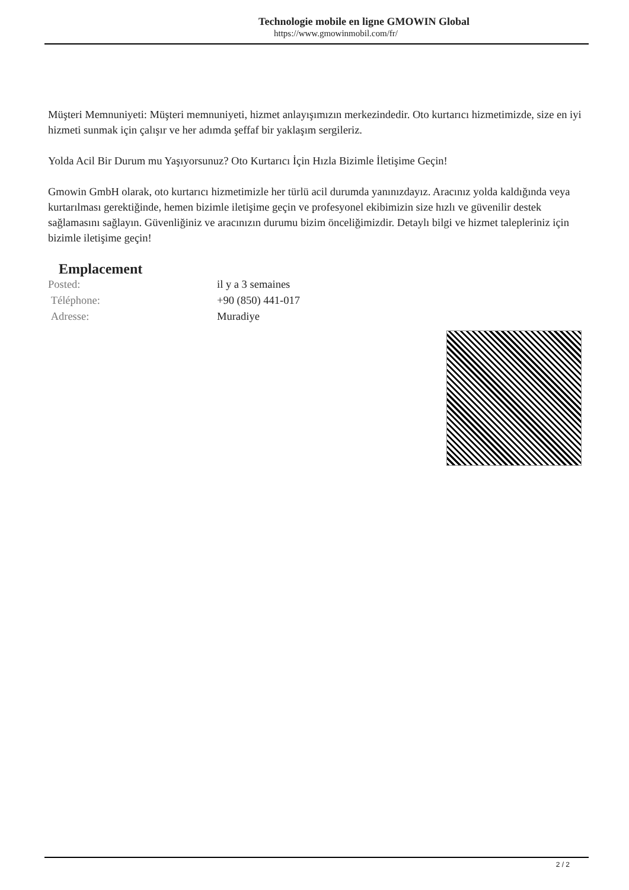Technologie mobile en ligne GMOWIN Global
https://www.gmowinmobil.com/fr/
Müşteri Memnuniyeti: Müşteri memnuniyeti, hizmet anlayışımızın merkezindedir. Oto kurtarıcı hizmetimizde, size en iyi hizmeti sunmak için çalışır ve her adımda şeffaf bir yaklaşım sergileriz.
Yolda Acil Bir Durum mu Yaşıyorsunuz? Oto Kurtarıcı İçin Hızla Bizimle İletişime Geçin!
Gmowin GmbH olarak, oto kurtarıcı hizmetimizle her türlü acil durumda yanınızdayız. Aracınız yolda kaldığında veya kurtarılması gerektiğinde, hemen bizimle iletişime geçin ve profesyonel ekibimizin size hızlı ve güvenilir destek sağlamasını sağlayın. Güvenliğiniz ve aracınızın durumu bizim önceliğimizdir. Detaylı bilgi ve hizmet talepleriniz için bizimle iletişime geçin!
Emplacement
| Posted: | il y a 3 semaines |
| Téléphone: | +90 (850) 441-017 |
| Adresse: | Muradiye |
2 / 2